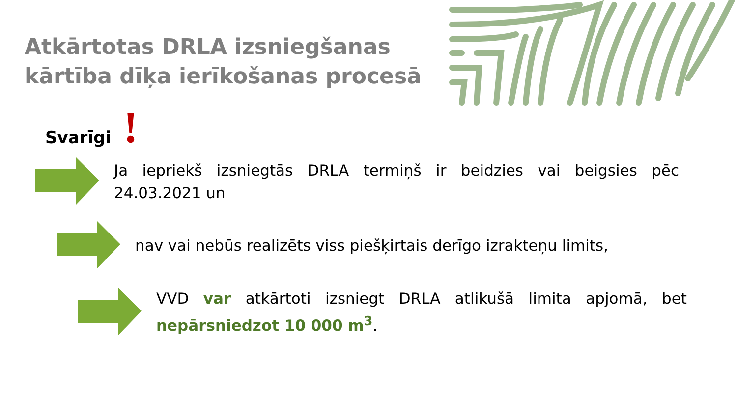Atkārtotas DRLA izsniegšanas kārtība dīķa ierīkošanas procesā
Svarīgi !
Ja iepriekš izsniegtās DRLA termiņš ir beidzies vai beigsies pēc 24.03.2021 un
nav vai nebūs realizēts viss piešķirtais derīgo izrakteņu limits,
VVD var atkārtoti izsniegt DRLA atlikušā limita apjomā, bet nepārsniedzot 10 000 m<sup>3</sup>.